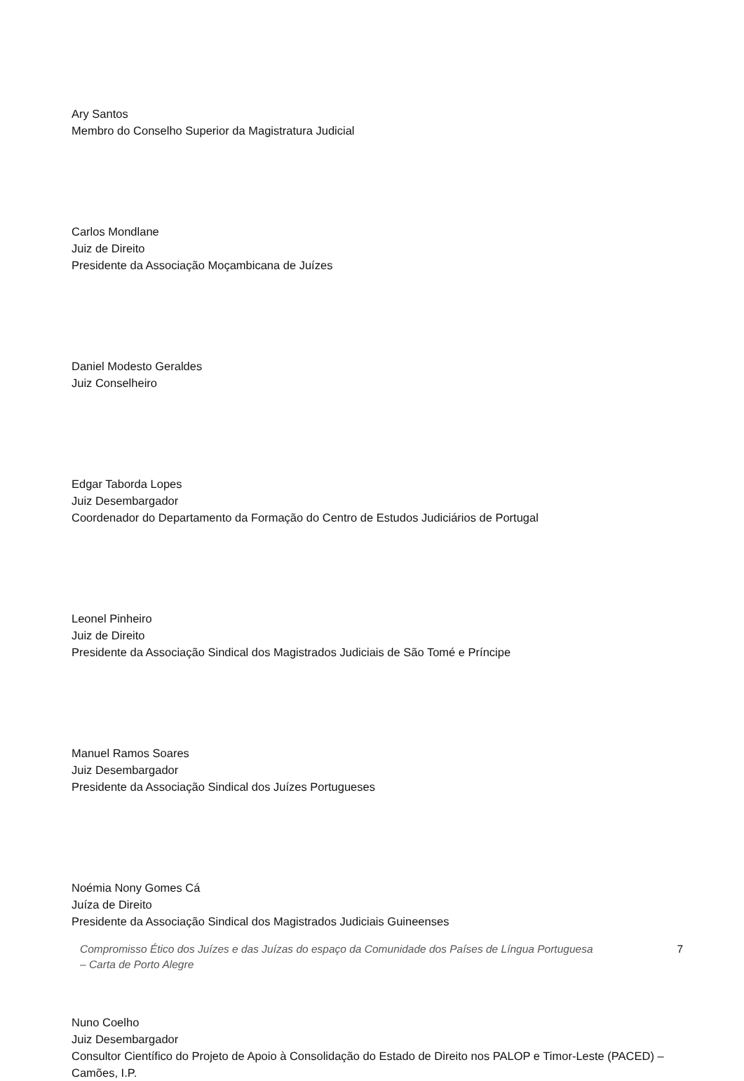Ary Santos
Membro do Conselho Superior da Magistratura Judicial
Carlos Mondlane
Juiz de Direito
Presidente da Associação Moçambicana de Juízes
Daniel Modesto Geraldes
Juiz Conselheiro
Edgar Taborda Lopes
Juiz Desembargador
Coordenador do Departamento da Formação do Centro de Estudos Judiciários de Portugal
Leonel Pinheiro
Juiz de Direito
Presidente da Associação Sindical dos Magistrados Judiciais de São Tomé e Príncipe
Manuel Ramos Soares
Juiz Desembargador
Presidente da Associação Sindical dos Juízes Portugueses
Noémia Nony Gomes Cá
Juíza de Direito
Presidente da Associação Sindical dos Magistrados Judiciais Guineenses
Nuno Coelho
Juiz Desembargador
Consultor Científico do Projeto de Apoio à Consolidação do Estado de Direito nos PALOP e Timor-Leste (PACED) – Camões, I.P.
Compromisso Ético dos Juízes e das Juízas do espaço da Comunidade dos Países de Língua Portuguesa
– Carta de Porto Alegre 7